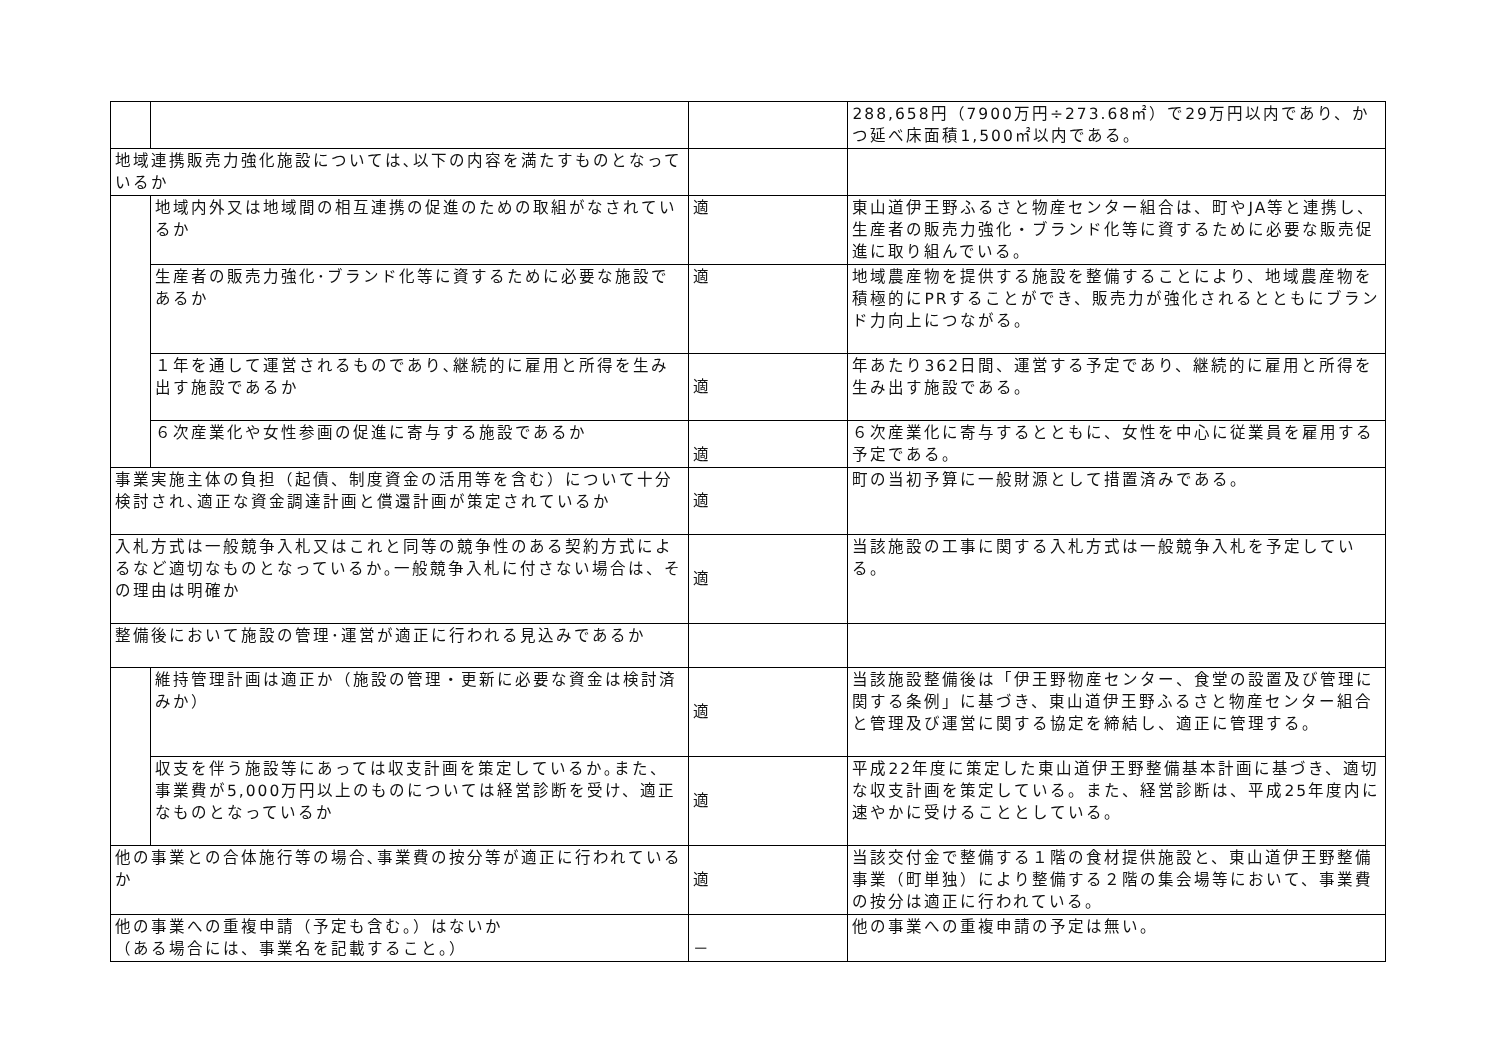| | | | 288,658円（7900万円÷273.68㎡）で29万円以内であり、かつ延べ床面積1,500㎡以内である。 |
| 地域連携販売力強化施設については､以下の内容を満たすものとなっているか | | | |
| | 地域内外又は地域間の相互連携の促進のための取組がなされているか | 適 | 東山道伊王野ふるさと物産センター組合は、町やJA等と連携し、生産者の販売力強化・ブランド化等に資するために必要な販売促進に取り組んでいる。 |
| | 生産者の販売力強化･ブランド化等に資するために必要な施設であるか | 適 | 地域農産物を提供する施設を整備することにより、地域農産物を積極的にPRすることができ、販売力が強化されるとともにブランド力向上につながる。 |
| | １年を通して運営されるものであり､継続的に雇用と所得を生み出す施設であるか | 適 | 年あたり362日間、運営する予定であり、継続的に雇用と所得を生み出す施設である。 |
| | ６次産業化や女性参画の促進に寄与する施設であるか | 適 | ６次産業化に寄与するとともに、女性を中心に従業員を雇用する予定である。 |
| 事業実施主体の負担（起債、制度資金の活用等を含む）について十分検討され､適正な資金調達計画と償還計画が策定されているか | | 適 | 町の当初予算に一般財源として措置済みである。 |
| 入札方式は一般競争入札又はこれと同等の競争性のある契約方式によるなど適切なものとなっているか｡一般競争入札に付さない場合は、その理由は明確か | | 適 | 当該施設の工事に関する入札方式は一般競争入札を予定している。 |
| 整備後において施設の管理･運営が適正に行われる見込みであるか | | | |
| | 維持管理計画は適正か（施設の管理・更新に必要な資金は検討済みか） | 適 | 当該施設整備後は「伊王野物産センター、食堂の設置及び管理に関する条例」に基づき、東山道伊王野ふるさと物産センター組合と管理及び運営に関する協定を締結し、適正に管理する。 |
| | 収支を伴う施設等にあっては収支計画を策定しているか｡また、事業費が5,000万円以上のものについては経営診断を受け、適正なものとなっているか | 適 | 平成22年度に策定した東山道伊王野整備基本計画に基づき、適切な収支計画を策定している。また、経営診断は、平成25年度内に速やかに受けることとしている。 |
| 他の事業との合体施行等の場合､事業費の按分等が適正に行われているか | | 適 | 当該交付金で整備する１階の食材提供施設と、東山道伊王野整備事業（町単独）により整備する２階の集会場等において、事業費の按分は適正に行われている。 |
| 他の事業への重複申請（予定も含む。）はないか （ある場合には、事業名を記載すること。） | | － | 他の事業への重複申請の予定は無い。 |